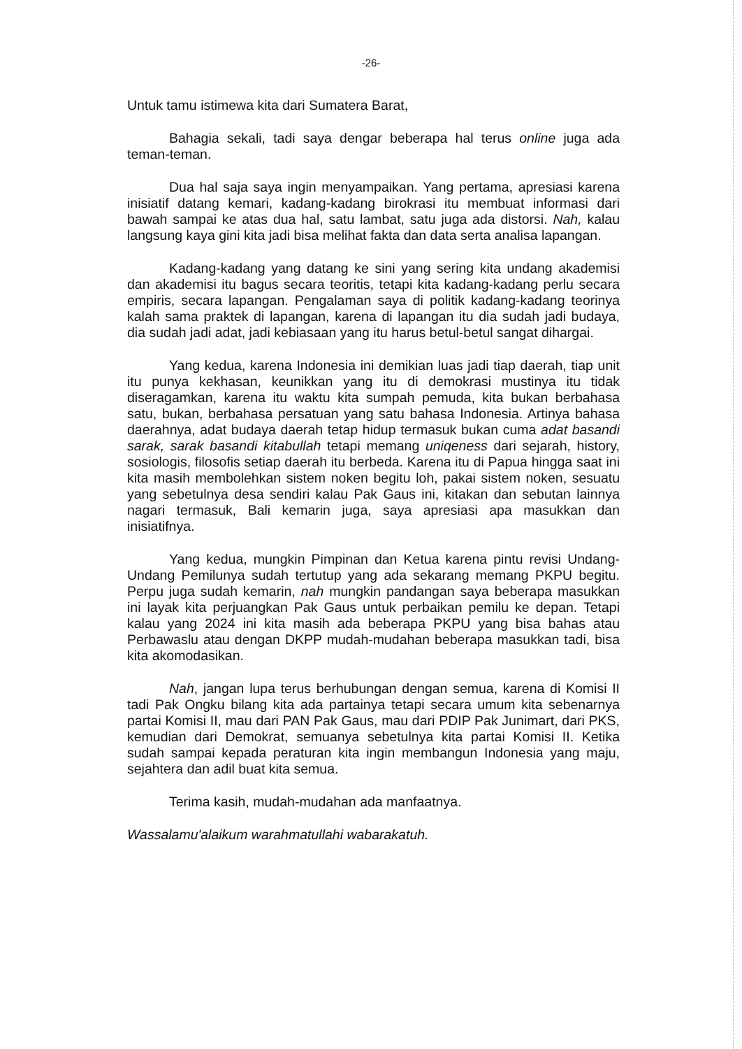-26-
Untuk tamu istimewa kita dari Sumatera Barat,
Bahagia sekali, tadi saya dengar beberapa hal terus online juga ada teman-teman.
Dua hal saja saya ingin menyampaikan. Yang pertama, apresiasi karena inisiatif datang kemari, kadang-kadang birokrasi itu membuat informasi dari bawah sampai ke atas dua hal, satu lambat, satu juga ada distorsi. Nah, kalau langsung kaya gini kita jadi bisa melihat fakta dan data serta analisa lapangan.
Kadang-kadang yang datang ke sini yang sering kita undang akademisi dan akademisi itu bagus secara teoritis, tetapi kita kadang-kadang perlu secara empiris, secara lapangan. Pengalaman saya di politik kadang-kadang teorinya kalah sama praktek di lapangan, karena di lapangan itu dia sudah jadi budaya, dia sudah jadi adat, jadi kebiasaan yang itu harus betul-betul sangat dihargai.
Yang kedua, karena Indonesia ini demikian luas jadi tiap daerah, tiap unit itu punya kekhasan, keunikkan yang itu di demokrasi mustinya itu tidak diseragamkan, karena itu waktu kita sumpah pemuda, kita bukan berbahasa satu, bukan, berbahasa persatuan yang satu bahasa Indonesia. Artinya bahasa daerahnya, adat budaya daerah tetap hidup termasuk bukan cuma adat basandi sarak, sarak basandi kitabullah tetapi memang uniqeness dari sejarah, history, sosiologis, filosofis setiap daerah itu berbeda. Karena itu di Papua hingga saat ini kita masih membolehkan sistem noken begitu loh, pakai sistem noken, sesuatu yang sebetulnya desa sendiri kalau Pak Gaus ini, kitakan dan sebutan lainnya nagari termasuk, Bali kemarin juga, saya apresiasi apa masukkan dan inisiatifnya.
Yang kedua, mungkin Pimpinan dan Ketua karena pintu revisi Undang-Undang Pemilunya sudah tertutup yang ada sekarang memang PKPU begitu. Perpu juga sudah kemarin, nah mungkin pandangan saya beberapa masukkan ini layak kita perjuangkan Pak Gaus untuk perbaikan pemilu ke depan. Tetapi kalau yang 2024 ini kita masih ada beberapa PKPU yang bisa bahas atau Perbawaslu atau dengan DKPP mudah-mudahan beberapa masukkan tadi, bisa kita akomodasikan.
Nah, jangan lupa terus berhubungan dengan semua, karena di Komisi II tadi Pak Ongku bilang kita ada partainya tetapi secara umum kita sebenarnya partai Komisi II, mau dari PAN Pak Gaus, mau dari PDIP Pak Junimart, dari PKS, kemudian dari Demokrat, semuanya sebetulnya kita partai Komisi II. Ketika sudah sampai kepada peraturan kita ingin membangun Indonesia yang maju, sejahtera dan adil buat kita semua.
Terima kasih, mudah-mudahan ada manfaatnya.
Wassalamu'alaikum warahmatullahi wabarakatuh.